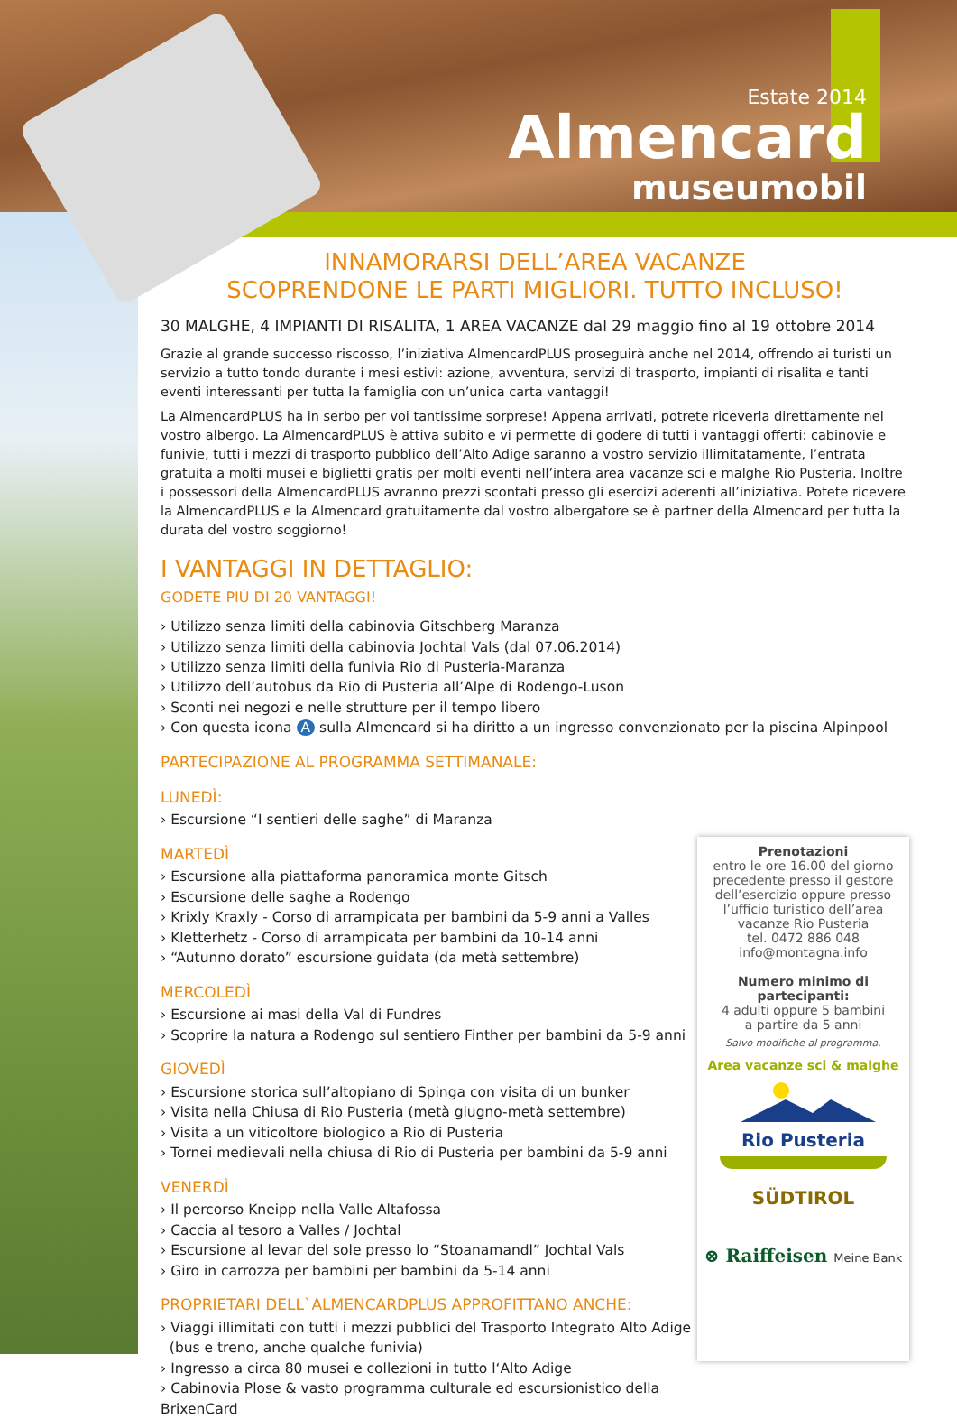Estate 2014
Almencard
museumobil
INNAMORARSI DELL’AREA VACANZE
SCOPRENDONE LE PARTI MIGLIORI. TUTTO INCLUSO!
30 MALGHE, 4 IMPIANTI DI RISALITA, 1 AREA VACANZE dal 29 maggio fino al 19 ottobre 2014
Grazie al grande successo riscosso, l’iniziativa AlmencardPLUS proseguirà anche nel 2014, offrendo ai turisti un servizio a tutto tondo durante i mesi estivi: azione, avventura, servizi di trasporto, impianti di risalita e tanti eventi interessanti per tutta la famiglia con un’unica carta vantaggi!
La AlmencardPLUS ha in serbo per voi tantissime sorprese! Appena arrivati, potrete riceverla direttamente nel vostro albergo. La AlmencardPLUS è attiva subito e vi permette di godere di tutti i vantaggi offerti: cabinovie e funivie, tutti i mezzi di trasporto pubblico dell’Alto Adige saranno a vostro servizio illimitatamente, l’entrata gratuita a molti musei e biglietti gratis per molti eventi nell’intera area vacanze sci e malghe Rio Pusteria. Inoltre i possessori della AlmencardPLUS avranno prezzi scontati presso gli esercizi aderenti all’iniziativa. Potete ricevere la AlmencardPLUS e la Almencard gratuitamente dal vostro albergatore se è partner della Almencard per tutta la durata del vostro soggiorno!
I VANTAGGI IN DETTAGLIO:
GODETE PIÙ DI 20 VANTAGGI!
› Utilizzo senza limiti della cabinovia Gitschberg Maranza
› Utilizzo senza limiti della cabinovia Jochtal Vals (dal 07.06.2014)
› Utilizzo senza limiti della funivia Rio di Pusteria-Maranza
› Utilizzo dell’autobus da Rio di Pusteria all’Alpe di Rodengo-Luson
› Sconti nei negozi e nelle strutture per il tempo libero
› Con questa icona A sulla Almencard si ha diritto a un ingresso convenzionato per la piscina Alpinpool
PARTECIPAZIONE AL PROGRAMMA SETTIMANALE:
LUNEDÌ:
› Escursione “I sentieri delle saghe” di Maranza
MARTEDÌ
› Escursione alla piattaforma panoramica monte Gitsch
› Escursione delle saghe a Rodengo
› Krixly Kraxly - Corso di arrampicata per bambini da 5-9 anni a Valles
› Kletterhetz - Corso di arrampicata per bambini da 10-14 anni
› “Autunno dorato” escursione guidata (da metà settembre)
MERCOLEDÌ
› Escursione ai masi della Val di Fundres
› Scoprire la natura a Rodengo sul sentiero Finther per bambini da 5-9 anni
GIOVEDÌ
› Escursione storica sull’altopiano di Spinga con visita di un bunker
› Visita nella Chiusa di Rio Pusteria (metà giugno-metà settembre)
› Visita a un viticoltore biologico a Rio di Pusteria
› Tornei medievali nella chiusa di Rio di Pusteria per bambini da 5-9 anni
VENERDÌ
› Il percorso Kneipp nella Valle Altafossa
› Caccia al tesoro a Valles / Jochtal
› Escursione al levar del sole presso lo “Stoanamandl” Jochtal Vals
› Giro in carrozza per bambini per bambini da 5-14 anni
PROPRIETARI DELL`ALMENCARDPLUS APPROFITTANO ANCHE:
› Viaggi illimitati con tutti i mezzi pubblici del Trasporto Integrato Alto Adige
(bus e treno, anche qualche funivia)
› Ingresso a circa 80 musei e collezioni in tutto l‘Alto Adige
› Cabinovia Plose & vasto programma culturale ed escursionistico della BrixenCard
Prenotazioni
entro le ore 16.00 del giorno
precedente presso il gestore
dell’esercizio oppure presso
l’ufficio turistico dell’area
vacanze Rio Pusteria
tel. 0472 886 048
info@montagna.info
Numero minimo di partecipanti:
4 adulti oppure 5 bambini
a partire da 5 anni
Salvo modifiche al programma.
Area vacanze sci & malghe
Rio Pusteria
SÜDTIROL
⊗ Raiffeisen Meine Bank